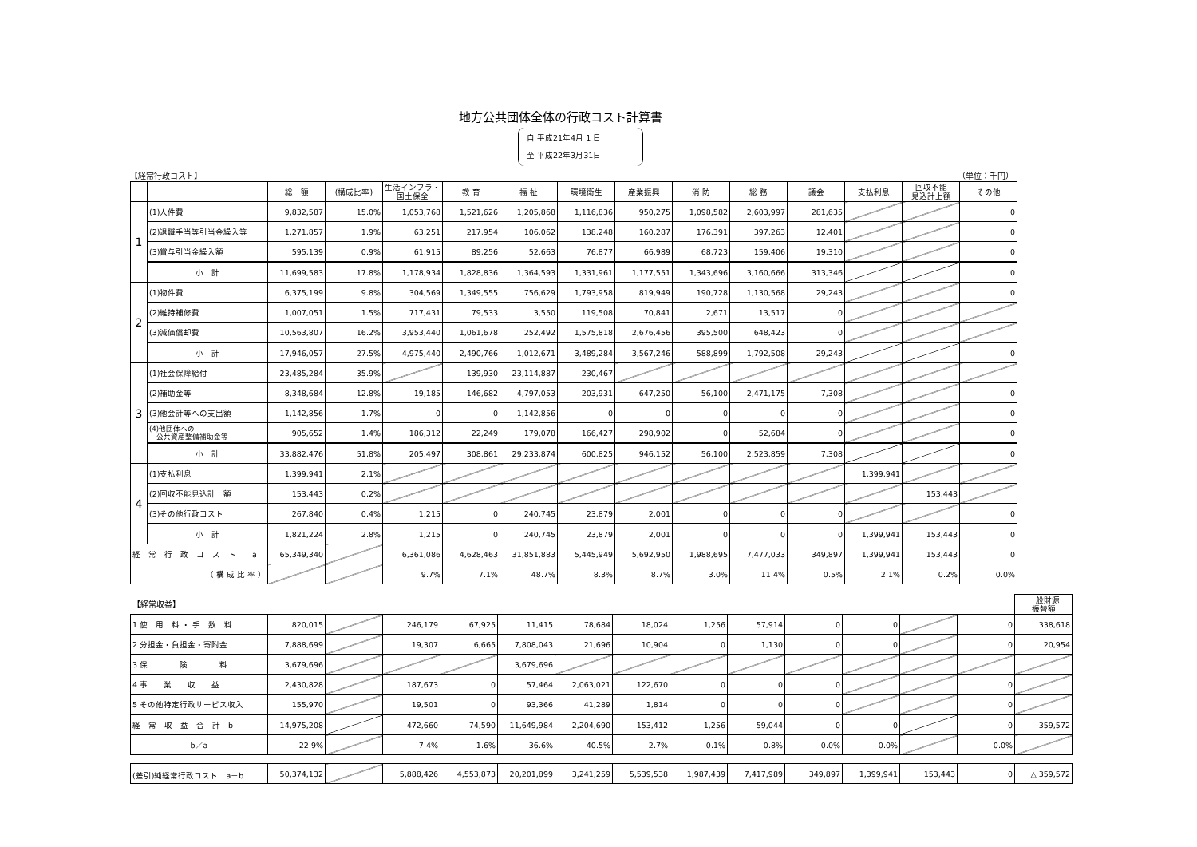地方公共団体全体の行政コスト計算書
自 平成21年4月 1 日
至 平成22年3月31日
【経常行政コスト】 （単位：千円）
| | | 総 額 | (構成比率) | 生活インフラ・ 国土保全 | 教 育 | 福 祉 | 環境衛生 | 産業振興 | 消 防 | 総 務 | 議会 | 支払利息 | 回収不能 見込計上額 | その他 |
| --- | --- | --- | --- | --- | --- | --- | --- | --- | --- | --- | --- | --- | --- | --- |
| 1 | (1)人件費 | 9,832,587 | 15.0% | 1,053,768 | 1,521,626 | 1,205,868 | 1,116,836 | 950,275 | 1,098,582 | 2,603,997 | 281,635 | | | 0 |
| | (2)退職手当等引当金繰入等 | 1,271,857 | 1.9% | 63,251 | 217,954 | 106,062 | 138,248 | 160,287 | 176,391 | 397,263 | 12,401 | | | 0 |
| | (3)賞与引当金繰入額 | 595,139 | 0.9% | 61,915 | 89,256 | 52,663 | 76,877 | 66,989 | 68,723 | 159,406 | 19,310 | | | 0 |
| | 小 計 | 11,699,583 | 17.8% | 1,178,934 | 1,828,836 | 1,364,593 | 1,331,961 | 1,177,551 | 1,343,696 | 3,160,666 | 313,346 | | | 0 |
| 2 | (1)物件費 | 6,375,199 | 9.8% | 304,569 | 1,349,555 | 756,629 | 1,793,958 | 819,949 | 190,728 | 1,130,568 | 29,243 | | | 0 |
| | (2)維持補修費 | 1,007,051 | 1.5% | 717,431 | 79,533 | 3,550 | 119,508 | 70,841 | 2,671 | 13,517 | 0 | | | |
| | (3)減価償却費 | 10,563,807 | 16.2% | 3,953,440 | 1,061,678 | 252,492 | 1,575,818 | 2,676,456 | 395,500 | 648,423 | 0 | | | |
| | 小 計 | 17,946,057 | 27.5% | 4,975,440 | 2,490,766 | 1,012,671 | 3,489,284 | 3,567,246 | 588,899 | 1,792,508 | 29,243 | | | 0 |
| 3 | (1)社会保障給付 | 23,485,284 | 35.9% | | 139,930 | 23,114,887 | 230,467 | | | | | | | |
| | (2)補助金等 | 8,348,684 | 12.8% | 19,185 | 146,682 | 4,797,053 | 203,931 | 647,250 | 56,100 | 2,471,175 | 7,308 | | | 0 |
| | (3)他会計等への支出額 | 1,142,856 | 1.7% | 0 | 0 | 1,142,856 | 0 | 0 | 0 | 0 | 0 | | | 0 |
| | (4)他団体への 公共資産整備補助金等 | 905,652 | 1.4% | 186,312 | 22,249 | 179,078 | 166,427 | 298,902 | 0 | 52,684 | 0 | | | 0 |
| | 小 計 | 33,882,476 | 51.8% | 205,497 | 308,861 | 29,233,874 | 600,825 | 946,152 | 56,100 | 2,523,859 | 7,308 | | | 0 |
| 4 | (1)支払利息 | 1,399,941 | 2.1% | | | | | | | | | 1,399,941 | | |
| | (2)回収不能見込計上額 | 153,443 | 0.2% | | | | | | | | | | 153,443 | |
| | (3)その他行政コスト | 267,840 | 0.4% | 1,215 | 0 | 240,745 | 23,879 | 2,001 | 0 | 0 | 0 | | | 0 |
| | 小 計 | 1,821,224 | 2.8% | 1,215 | 0 | 240,745 | 23,879 | 2,001 | 0 | 0 | 0 | 1,399,941 | 153,443 | 0 |
| 経 常 行 政 コ ス ト a | | 65,349,340 | | 6,361,086 | 4,628,463 | 31,851,883 | 5,445,949 | 5,692,950 | 1,988,695 | 7,477,033 | 349,897 | 1,399,941 | 153,443 | 0 |
| （ 構 成 比 率 ） | | | | 9.7% | 7.1% | 48.7% | 8.3% | 8.7% | 3.0% | 11.4% | 0.5% | 2.1% | 0.2% | 0.0% |
| 【経常収益】 | | | | | | | | | | | | | | 一般財源 振替額 |
| 1 使 用 料 ・ 手 数 料 | 820,015 | | 246,179 | 67,925 | 11,415 | 78,684 | 18,024 | 1,256 | 57,914 | 0 | 0 | | 0 | 338,618 |
| 2 分担金・負担金・寄附金 | 7,888,699 | | 19,307 | 6,665 | 7,808,043 | 21,696 | 10,904 | 0 | 1,130 | 0 | 0 | | 0 | 20,954 |
| 3 保 険 料 | 3,679,696 | | | | 3,679,696 | | | | | | | | | |
| 4 事 業 収 益 | 2,430,828 | | 187,673 | 0 | 57,464 | 2,063,021 | 122,670 | 0 | 0 | 0 | | | 0 | |
| 5 その他特定行政サービス収入 | 155,970 | | 19,501 | 0 | 93,366 | 41,289 | 1,814 | 0 | 0 | 0 | | | 0 | |
| 経 常 収 益 合 計 b | 14,975,208 | | 472,660 | 74,590 | 11,649,984 | 2,204,690 | 153,412 | 1,256 | 59,044 | 0 | 0 | | 0 | 359,572 |
| b／a | 22.9% | | 7.4% | 1.6% | 36.6% | 40.5% | 2.7% | 0.1% | 0.8% | 0.0% | 0.0% | | 0.0% | |
| (差引)純経常行政コスト a－b | 50,374,132 | | 5,888,426 | 4,553,873 | 20,201,899 | 3,241,259 | 5,539,538 | 1,987,439 | 7,417,989 | 349,897 | 1,399,941 | 153,443 | 0 | △ 359,572 |